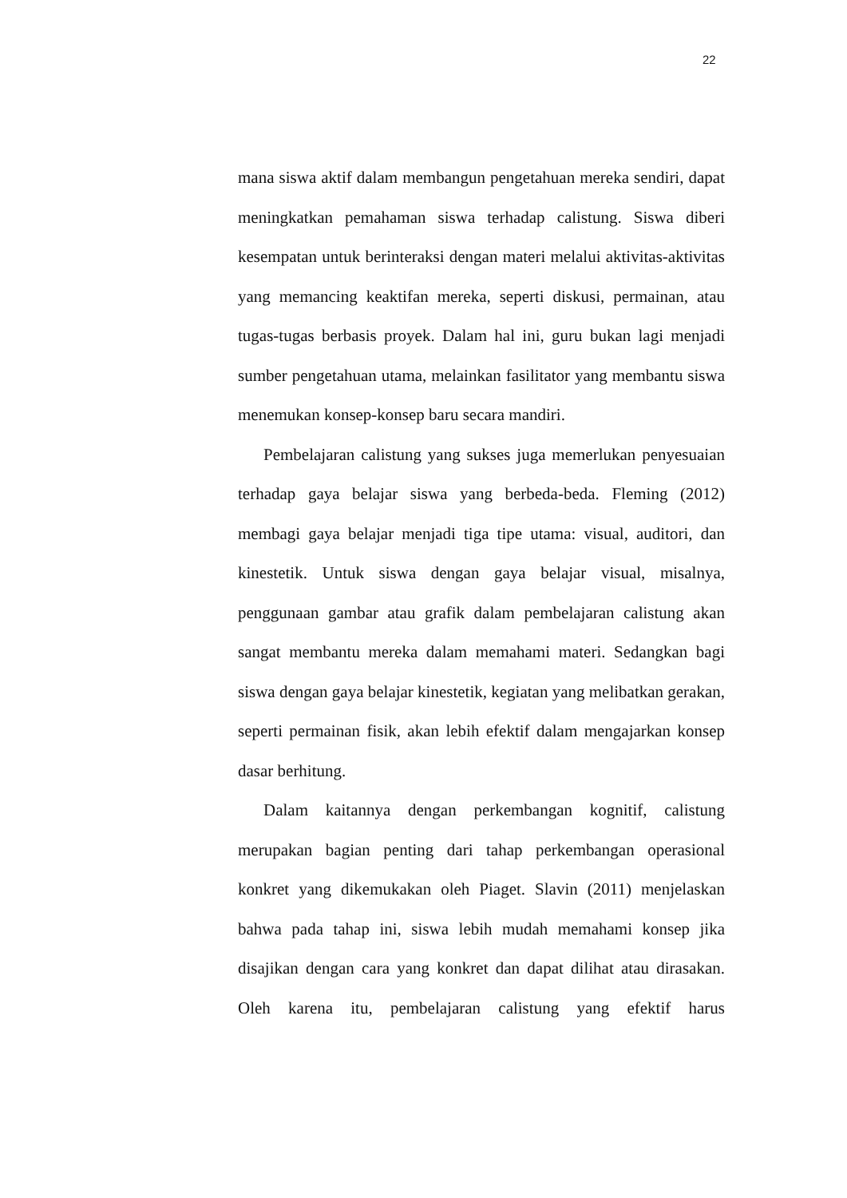22
mana siswa aktif dalam membangun pengetahuan mereka sendiri, dapat meningkatkan pemahaman siswa terhadap calistung. Siswa diberi kesempatan untuk berinteraksi dengan materi melalui aktivitas-aktivitas yang memancing keaktifan mereka, seperti diskusi, permainan, atau tugas-tugas berbasis proyek. Dalam hal ini, guru bukan lagi menjadi sumber pengetahuan utama, melainkan fasilitator yang membantu siswa menemukan konsep-konsep baru secara mandiri.
Pembelajaran calistung yang sukses juga memerlukan penyesuaian terhadap gaya belajar siswa yang berbeda-beda. Fleming (2012) membagi gaya belajar menjadi tiga tipe utama: visual, auditori, dan kinestetik. Untuk siswa dengan gaya belajar visual, misalnya, penggunaan gambar atau grafik dalam pembelajaran calistung akan sangat membantu mereka dalam memahami materi. Sedangkan bagi siswa dengan gaya belajar kinestetik, kegiatan yang melibatkan gerakan, seperti permainan fisik, akan lebih efektif dalam mengajarkan konsep dasar berhitung.
Dalam kaitannya dengan perkembangan kognitif, calistung merupakan bagian penting dari tahap perkembangan operasional konkret yang dikemukakan oleh Piaget. Slavin (2011) menjelaskan bahwa pada tahap ini, siswa lebih mudah memahami konsep jika disajikan dengan cara yang konkret dan dapat dilihat atau dirasakan. Oleh karena itu, pembelajaran calistung yang efektif harus